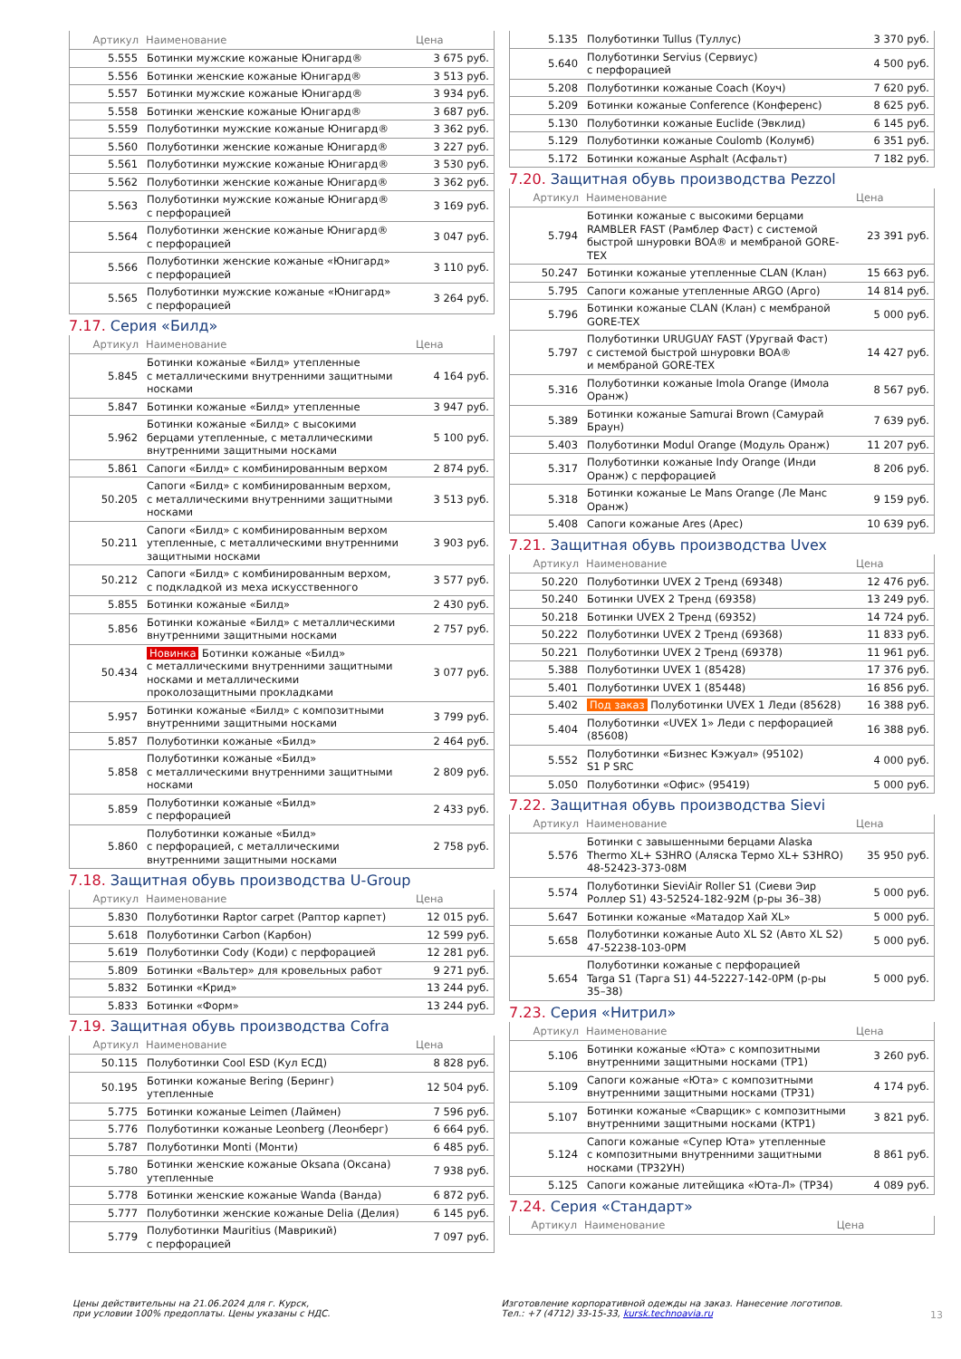| Артикул | Наименование | Цена |
| --- | --- | --- |
| 5.555 | Ботинки мужские кожаные Юнигард® | 3 675 руб. |
| 5.556 | Ботинки женские кожаные Юнигард® | 3 513 руб. |
| 5.557 | Ботинки мужские кожаные Юнигард® | 3 934 руб. |
| 5.558 | Ботинки женские кожаные Юнигард® | 3 687 руб. |
| 5.559 | Полуботинки мужские кожаные Юнигард® | 3 362 руб. |
| 5.560 | Полуботинки женские кожаные Юнигард® | 3 227 руб. |
| 5.561 | Полуботинки мужские кожаные Юнигард® | 3 530 руб. |
| 5.562 | Полуботинки женские кожаные Юнигард® | 3 362 руб. |
| 5.563 | Полуботинки мужские кожаные Юнигард® с перфорацией | 3 169 руб. |
| 5.564 | Полуботинки женские кожаные Юнигард® с перфорацией | 3 047 руб. |
| 5.566 | Полуботинки женские кожаные «Юнигард» с перфорацией | 3 110 руб. |
| 5.565 | Полуботинки мужские кожаные «Юнигард» с перфорацией | 3 264 руб. |
7.17. Серия «Билд»
| Артикул | Наименование | Цена |
| --- | --- | --- |
| 5.845 | Ботинки кожаные «Билд» утепленные с металлическими внутренними защитными носками | 4 164 руб. |
| 5.847 | Ботинки кожаные «Билд» утепленные | 3 947 руб. |
| 5.962 | Ботинки кожаные «Билд» с высокими берцами утепленные, с металлическими внутренними защитными носками | 5 100 руб. |
| 5.861 | Сапоги «Билд» с комбинированным верхом | 2 874 руб. |
| 50.205 | Сапоги «Билд» с комбинированным верхом, с металлическими внутренними защитными носками | 3 513 руб. |
| 50.211 | Сапоги «Билд» с комбинированным верхом утепленные, с металлическими внутренними защитными носками | 3 903 руб. |
| 50.212 | Сапоги «Билд» с комбинированным верхом, с подкладкой из меха искусственного | 3 577 руб. |
| 5.855 | Ботинки кожаные «Билд» | 2 430 руб. |
| 5.856 | Ботинки кожаные «Билд» с металлическими внутренними защитными носками | 2 757 руб. |
| 50.434 | Новинка Ботинки кожаные «Билд» с металлическими внутренними защитными носками и металлическими проколозащитными прокладками | 3 077 руб. |
| 5.957 | Ботинки кожаные «Билд» с композитными внутренними защитными носками | 3 799 руб. |
| 5.857 | Полуботинки кожаные «Билд» | 2 464 руб. |
| 5.858 | Полуботинки кожаные «Билд» с металлическими внутренними защитными носками | 2 809 руб. |
| 5.859 | Полуботинки кожаные «Билд» с перфорацией | 2 433 руб. |
| 5.860 | Полуботинки кожаные «Билд» с перфорацией, с металлическими внутренними защитными носками | 2 758 руб. |
7.18. Защитная обувь производства U-Group
| Артикул | Наименование | Цена |
| --- | --- | --- |
| 5.830 | Полуботинки Raptor carpet (Раптор карпет) | 12 015 руб. |
| 5.618 | Полуботинки Carbon (Карбон) | 12 599 руб. |
| 5.619 | Полуботинки Cody (Коди) с перфорацией | 12 281 руб. |
| 5.809 | Ботинки «Вальтер» для кровельных работ | 9 271 руб. |
| 5.832 | Ботинки «Крид» | 13 244 руб. |
| 5.833 | Ботинки «Форм» | 13 244 руб. |
7.19. Защитная обувь производства Cofra
| Артикул | Наименование | Цена |
| --- | --- | --- |
| 50.115 | Полуботинки Cool ESD (Кул ЕСД) | 8 828 руб. |
| 50.195 | Ботинки кожаные Bering (Беринг) утепленные | 12 504 руб. |
| 5.775 | Ботинки кожаные Leimen (Лаймен) | 7 596 руб. |
| 5.776 | Полуботинки кожаные Leonberg (Леонберг) | 6 664 руб. |
| 5.787 | Полуботинки Monti (Монти) | 6 485 руб. |
| 5.780 | Ботинки женские кожаные Oksana (Оксана) утепленные | 7 938 руб. |
| 5.778 | Ботинки женские кожаные Wanda (Ванда) | 6 872 руб. |
| 5.777 | Полуботинки женские кожаные Delia (Делия) | 6 145 руб. |
| 5.779 | Полуботинки Mauritius (Маврикий) с перфорацией | 7 097 руб. |
| 5.135 | Полуботинки Tullus (Туллус) | 3 370 руб. |
| 5.640 | Полуботинки Servius (Сервиус) с перфорацией | 4 500 руб. |
| 5.208 | Полуботинки кожаные Coach (Коуч) | 7 620 руб. |
| 5.209 | Ботинки кожаные Conference (Конференс) | 8 625 руб. |
| 5.130 | Полуботинки кожаные Euclide (Эвклид) | 6 145 руб. |
| 5.129 | Полуботинки кожаные Coulomb (Колумб) | 6 351 руб. |
| 5.172 | Ботинки кожаные Asphalt (Асфальт) | 7 182 руб. |
7.20. Защитная обувь производства Pezzol
| Артикул | Наименование | Цена |
| --- | --- | --- |
| 5.794 | Ботинки кожаные с высокими берцами RAMBLER FAST (Рамблер Фаст) с системой быстрой шнуровки BOA® и мембраной GORE- TEX | 23 391 руб. |
| 50.247 | Ботинки кожаные утепленные CLAN (Клан) | 15 663 руб. |
| 5.795 | Сапоги кожаные утепленные ARGO (Арго) | 14 814 руб. |
| 5.796 | Ботинки кожаные CLAN (Клан) с мембраной GORE-TEX | 5 000 руб. |
| 5.797 | Полуботинки URUGUAY FAST (Уругвай Фаст) с системой быстрой шнуровки BOA® и мембраной GORE-TEX | 14 427 руб. |
| 5.316 | Полуботинки кожаные Imola Orange (Имола Оранж) | 8 567 руб. |
| 5.389 | Ботинки кожаные Samurai Brown (Самурай Браун) | 7 639 руб. |
| 5.403 | Полуботинки Modul Orange (Модуль Оранж) | 11 207 руб. |
| 5.317 | Полуботинки кожаные Indy Orange (Инди Оранж) с перфорацией | 8 206 руб. |
| 5.318 | Ботинки кожаные Le Mans Orange (Ле Манс Оранж) | 9 159 руб. |
| 5.408 | Сапоги кожаные Ares (Арес) | 10 639 руб. |
7.21. Защитная обувь производства Uvex
| Артикул | Наименование | Цена |
| --- | --- | --- |
| 50.220 | Полуботинки UVEX 2 Тренд (69348) | 12 476 руб. |
| 50.240 | Ботинки UVEX 2 Тренд (69358) | 13 249 руб. |
| 50.218 | Ботинки UVEX 2 Тренд (69352) | 14 724 руб. |
| 50.222 | Полуботинки UVEX 2 Тренд (69368) | 11 833 руб. |
| 50.221 | Полуботинки UVEX 2 Тренд (69378) | 11 961 руб. |
| 5.388 | Полуботинки UVEX 1 (85428) | 17 376 руб. |
| 5.401 | Полуботинки UVEX 1 (85448) | 16 856 руб. |
| 5.402 | Под заказ Полуботинки UVEX 1 Леди (85628) | 16 388 руб. |
| 5.404 | Полуботинки «UVEX 1» Леди с перфорацией (85608) | 16 388 руб. |
| 5.552 | Полуботинки «Бизнес Кэжуал» (95102) S1 P SRC | 4 000 руб. |
| 5.050 | Полуботинки «Офис» (95419) | 5 000 руб. |
7.22. Защитная обувь производства Sievi
| Артикул | Наименование | Цена |
| --- | --- | --- |
| 5.576 | Ботинки с завышенными берцами Alaska Thermo XL+ S3HRO (Аляска Термо XL+ S3HRO) 48-52423-373-08M | 35 950 руб. |
| 5.574 | Полуботинки SieviAir Roller S1 (Сиеви Эир Роллер S1) 43-52524-182-92M (р-ры 36–38) | 5 000 руб. |
| 5.647 | Ботинки кожаные «Матадор Хай XL» | 5 000 руб. |
| 5.658 | Полуботинки кожаные Auto XL S2 (Авто XL S2) 47-52238-103-0PM | 5 000 руб. |
| 5.654 | Полуботинки кожаные с перфорацией Targa S1 (Тарга S1) 44-52227-142-0PM (р-ры 35–38) | 5 000 руб. |
7.23. Серия «Нитрил»
| Артикул | Наименование | Цена |
| --- | --- | --- |
| 5.106 | Ботинки кожаные «Юта» с композитными внутренними защитными носками (ТР1) | 3 260 руб. |
| 5.109 | Сапоги кожаные «Юта» с композитными внутренними защитными носками (ТР31) | 4 174 руб. |
| 5.107 | Ботинки кожаные «Сварщик» с композитными внутренними защитными носками (КТР1) | 3 821 руб. |
| 5.124 | Сапоги кожаные «Супер Юта» утепленные с композитными внутренними защитными носками (ТР32УН) | 8 861 руб. |
| 5.125 | Сапоги кожаные литейщика «Юта-Л» (ТР34) | 4 089 руб. |
7.24. Серия «Стандарт»
| Артикул | Наименование | Цена |
| --- | --- | --- |
Цены действительны на 21.06.2024 для г. Курск,
при условии 100% предоплаты. Цены указаны с НДС.
Изготовление корпоративной одежды на заказ. Нанесение логотипов.
Тел.: +7 (4712) 33-15-33, kursk.technoavia.ru
13